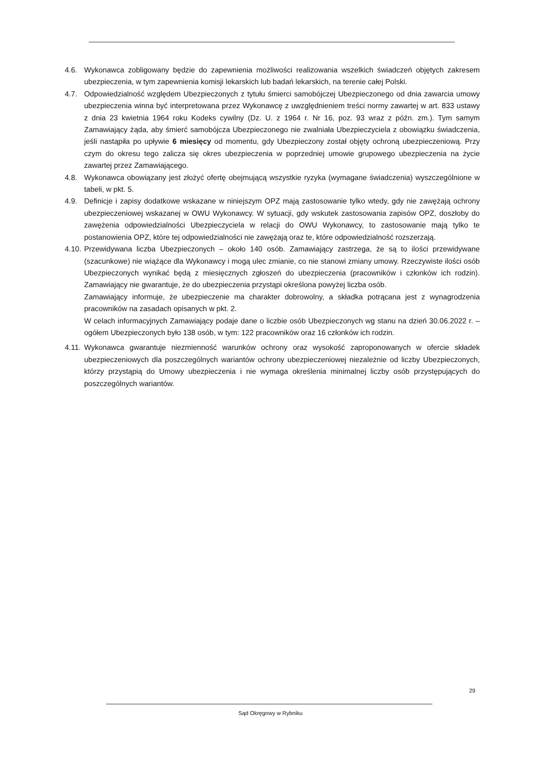4.6. Wykonawca zobligowany będzie do zapewnienia możliwości realizowania wszelkich świadczeń objętych zakresem ubezpieczenia, w tym zapewnienia komisji lekarskich lub badań lekarskich, na terenie całej Polski.
4.7. Odpowiedzialność względem Ubezpieczonych z tytułu śmierci samobójczej Ubezpieczonego od dnia zawarcia umowy ubezpieczenia winna być interpretowana przez Wykonawcę z uwzględnieniem treści normy zawartej w art. 833 ustawy z dnia 23 kwietnia 1964 roku Kodeks cywilny (Dz. U. z 1964 r. Nr 16, poz. 93 wraz z późn. zm.). Tym samym Zamawiający żąda, aby śmierć samobójcza Ubezpieczonego nie zwalniała Ubezpieczyciela z obowiązku świadczenia, jeśli nastąpiła po upływie 6 miesięcy od momentu, gdy Ubezpieczony został objęty ochroną ubezpieczeniową. Przy czym do okresu tego zalicza się okres ubezpieczenia w poprzedniej umowie grupowego ubezpieczenia na życie zawartej przez Zamawiającego.
4.8. Wykonawca obowiązany jest złożyć ofertę obejmującą wszystkie ryzyka (wymagane świadczenia) wyszczególnione w tabeli, w pkt. 5.
4.9. Definicje i zapisy dodatkowe wskazane w niniejszym OPZ mają zastosowanie tylko wtedy, gdy nie zawężają ochrony ubezpieczeniowej wskazanej w OWU Wykonawcy. W sytuacji, gdy wskutek zastosowania zapisów OPZ, doszłoby do zawężenia odpowiedzialności Ubezpieczyciela w relacji do OWU Wykonawcy, to zastosowanie mają tylko te postanowienia OPZ, które tej odpowiedzialności nie zawężają oraz te, które odpowiedzialność rozszerzają.
4.10.
Przewidywana liczba Ubezpieczonych – około 140 osób. Zamawiający zastrzega, że są to ilości przewidywane (szacunkowe) nie wiążące dla Wykonawcy i mogą ulec zmianie, co nie stanowi zmiany umowy. Rzeczywiste ilości osób Ubezpieczonych wynikać będą z miesięcznych zgłoszeń do ubezpieczenia (pracowników i członków ich rodzin). Zamawiający nie gwarantuje, że do ubezpieczenia przystąpi określona powyżej liczba osób.
Zamawiający informuje, że ubezpieczenie ma charakter dobrowolny, a składka potrącana jest z wynagrodzenia pracowników na zasadach opisanych w pkt. 2.
W celach informacyjnych Zamawiający podaje dane o liczbie osób Ubezpieczonych wg stanu na dzień 30.06.2022 r. – ogółem Ubezpieczonych było 138 osób, w tym: 122 pracowników oraz 16 członków ich rodzin.
4.11.
Wykonawca gwarantuje niezmienność warunków ochrony oraz wysokość zaproponowanych w ofercie składek ubezpieczeniowych dla poszczególnych wariantów ochrony ubezpieczeniowej niezależnie od liczby Ubezpieczonych, którzy przystąpią do Umowy ubezpieczenia i nie wymaga określenia minimalnej liczby osób przystępujących do poszczególnych wariantów.
29
Sąd Okręgowy w Rybniku